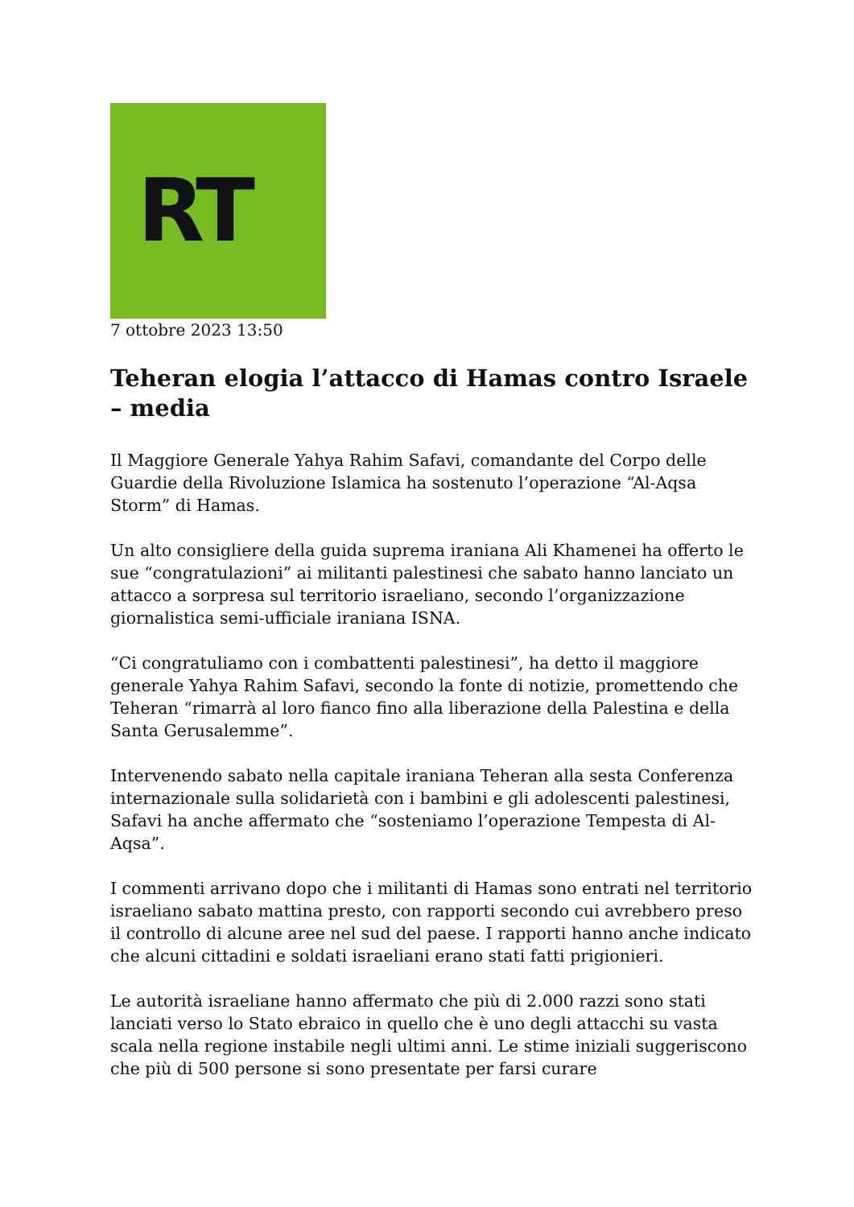RT
7 ottobre 2023 13:50
Teheran elogia l’attacco di Hamas contro Israele – media
Il Maggiore Generale Yahya Rahim Safavi, comandante del Corpo delle Guardie della Rivoluzione Islamica ha sostenuto l’operazione “Al-Aqsa Storm” di Hamas.
Un alto consigliere della guida suprema iraniana Ali Khamenei ha offerto le sue “congratulazioni” ai militanti palestinesi che sabato hanno lanciato un attacco a sorpresa sul territorio israeliano, secondo l’organizzazione giornalistica semi-ufficiale iraniana ISNA.
“Ci congratuliamo con i combattenti palestinesi”, ha detto il maggiore generale Yahya Rahim Safavi, secondo la fonte di notizie, promettendo che Teheran “rimarrà al loro fianco fino alla liberazione della Palestina e della Santa Gerusalemme”.
Intervenendo sabato nella capitale iraniana Teheran alla sesta Conferenza internazionale sulla solidarietà con i bambini e gli adolescenti palestinesi, Safavi ha anche affermato che “sosteniamo l’operazione Tempesta di Al-Aqsa”.
I commenti arrivano dopo che i militanti di Hamas sono entrati nel territorio israeliano sabato mattina presto, con rapporti secondo cui avrebbero preso il controllo di alcune aree nel sud del paese. I rapporti hanno anche indicato che alcuni cittadini e soldati israeliani erano stati fatti prigionieri.
Le autorità israeliane hanno affermato che più di 2.000 razzi sono stati lanciati verso lo Stato ebraico in quello che è uno degli attacchi su vasta scala nella regione instabile negli ultimi anni. Le stime iniziali suggeriscono che più di 500 persone si sono presentate per farsi curare